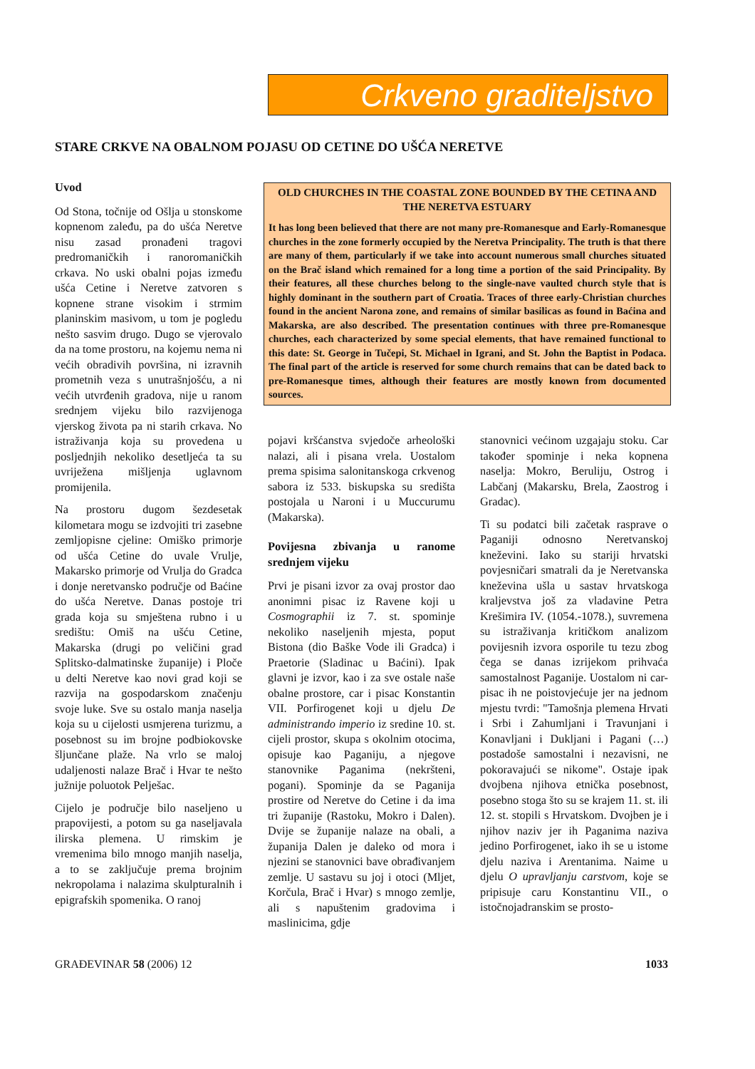Crkveno graditeljstvo
STARE CRKVE NA OBALNOM POJASU OD CETINE DO UŠĆA NERETVE
Uvod
Od Stona, točnije od Ošlja u stonskome kopnenom zaleđu, pa do ušća Neretve nisu zasad pronađeni tragovi predromaničkih i ranoromaničkih crkava. No uski obalni pojas između ušća Cetine i Neretve zatvoren s kopnene strane visokim i strmim planinskim masivom, u tom je pogledu nešto sasvim drugo. Dugo se vjerovalo da na tome prostoru, na kojemu nema ni većih obradivih površina, ni izravnih prometnih veza s unutrašnjošću, a ni većih utvrđenih gradova, nije u ranom srednjem vijeku bilo razvijenoga vjerskog života pa ni starih crkava. No istraživanja koja su provedena u posljednjih nekoliko desetljeća ta su uvriježena mišljenja uglavnom promijenila.
Na prostoru dugom šezdesetak kilometara mogu se izdvojiti tri zasebne zemljopisne cjeline: Omiško primorje od ušća Cetine do uvale Vrulje, Makarsko primorje od Vrulja do Gradca i donje neretvansko područje od Baćine do ušća Neretve. Danas postoje tri grada koja su smještena rubno i u središtu: Omiš na ušću Cetine, Makarska (drugi po veličini grad Splitsko-dalmatinske županije) i Ploče u delti Neretve kao novi grad koji se razvija na gospodarskom značenju svoje luke. Sve su ostalo manja naselja koja su u cijelosti usmjerena turizmu, a posebnost su im brojne podbiokovske šljunčane plaže. Na vrlo se maloj udaljenosti nalaze Brač i Hvar te nešto južnije poluotok Pelješac.
Cijelo je područje bilo naseljeno u prapovijesti, a potom su ga naseljavala ilirska plemena. U rimskim je vremenima bilo mnogo manjih naselja, a to se zaključuje prema brojnim nekropolama i nalazima skulpturalnih i epigrafskih spomenika. O ranoj
OLD CHURCHES IN THE COASTAL ZONE BOUNDED BY THE CETINA AND THE NERETVA ESTUARY
It has long been believed that there are not many pre-Romanesque and Early-Romanesque churches in the zone formerly occupied by the Neretva Principality. The truth is that there are many of them, particularly if we take into account numerous small churches situated on the Brač island which remained for a long time a portion of the said Principality. By their features, all these churches belong to the single-nave vaulted church style that is highly dominant in the southern part of Croatia. Traces of three early-Christian churches found in the ancient Narona zone, and remains of similar basilicas as found in Baćina and Makarska, are also described. The presentation continues with three pre-Romanesque churches, each characterized by some special elements, that have remained functional to this date: St. George in Tučepi, St. Michael in Igrani, and St. John the Baptist in Podaca. The final part of the article is reserved for some church remains that can be dated back to pre-Romanesque times, although their features are mostly known from documented sources.
pojavi kršćanstva svjedoče arheološki nalazi, ali i pisana vrela. Uostalom prema spisima salonitanskoga crkvenog sabora iz 533. biskupska su središta postojala u Naroni i u Muccurumu (Makarska).
Povijesna zbivanja u ranome srednjem vijeku
Prvi je pisani izvor za ovaj prostor dao anonimni pisac iz Ravene koji u Cosmographii iz 7. st. spominje nekoliko naseljenih mjesta, poput Bistona (dio Baške Vode ili Gradca) i Praetorie (Sladinac u Baćini). Ipak glavni je izvor, kao i za sve ostale naše obalne prostore, car i pisac Konstantin VII. Porfirogenet koji u djelu De administrando imperio iz sredine 10. st. cijeli prostor, skupa s okolnim otocima, opisuje kao Paganiju, a njegove stanovnike Paganima (nekršteni, pogani). Spominje da se Paganija prostire od Neretve do Cetine i da ima tri županije (Rastoku, Mokro i Dalen). Dvije se županije nalaze na obali, a županija Dalen je daleko od mora i njezini se stanovnici bave obrađivanjem zemlje. U sastavu su joj i otoci (Mljet, Korčula, Brač i Hvar) s mnogo zemlje, ali s napuštenim gradovima i maslinicima, gdje
stanovnici većinom uzgajaju stoku. Car također spominje i neka kopnena naselja: Mokro, Beruliju, Ostrog i Labčanj (Makarsku, Brela, Zaostrog i Gradac).
Ti su podatci bili začetak rasprave o Paganiji odnosno Neretvanskoj kneževini. Iako su stariji hrvatski povjesničari smatrali da je Neretvanska kneževina ušla u sastav hrvatskoga kraljevstva još za vladavine Petra Krešimira IV. (1054.-1078.), suvremena su istraživanja kritičkom analizom povijesnih izvora osporile tu tezu zbog čega se danas izrijekom prihvaća samostalnost Paganije. Uostalom ni car-pisac ih ne poistovjećuje jer na jednom mjestu tvrdi: "Tamošnja plemena Hrvati i Srbi i Zahumljani i Travunjani i Konavljani i Dukljani i Pagani (…) postadoše samostalni i nezavisni, ne pokoravajući se nikome". Ostaje ipak dvojbena njihova etnička posebnost, posebno stoga što su se krajem 11. st. ili 12. st. stopili s Hrvatskom. Dvojben je i njihov naziv jer ih Paganima naziva jedino Porfirogenet, iako ih se u istome djelu naziva i Arentanima. Naime u djelu O upravljanju carstvom, koje se pripisuje caru Konstantinu VII., o istočnojadranskim se prosto-
GRAĐEVINAR 58 (2006) 12 1033